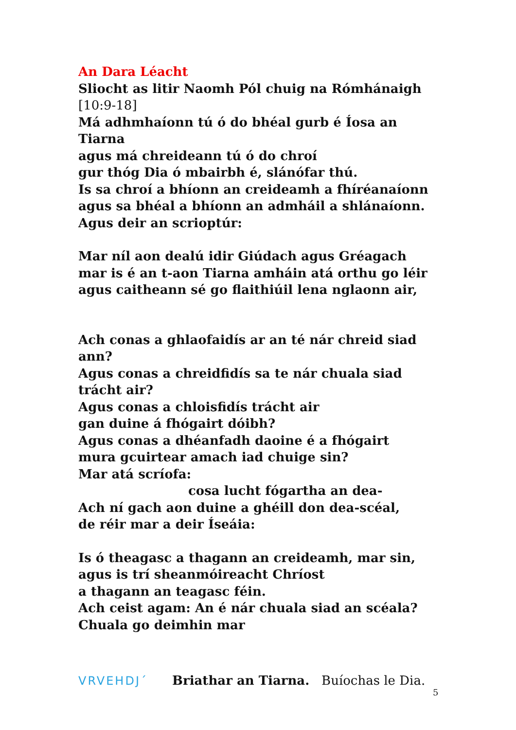An Dara Léacht
Sliocht as litir Naomh Pól chuig na Rómhánaigh
[10:9-18]
Má adhmhaíonn tú ó do bhéal gurb é Íosa an Tiarna
agus má chreideann tú ó do chroí
gur thóg Dia ó mbairbh é, slánófar thú.
Is sa chroí a bhíonn an creideamh a fhíréanaíonn
agus sa bhéal a bhíonn an admháil a shlánaíonn.
Agus deir an scrioptúr:
Mar níl aon dealú idir Giúdach agus Gréagach
mar is é an t-aon Tiarna amháin atá orthu go léir
agus caitheann sé go flaithiúil lena nglaonn air,
Ach conas a ghlaofaidís ar an té nár chreid siad ann?
Agus conas a chreidfidís sa te nár chuala siad trácht air?
Agus conas a chloisfidís trácht air
gan duine á fhógairt dóibh?
Agus conas a dhéanfadh daoine é a fhógairt
mura gcuirtear amach iad chuige sin?
Mar atá scríofa:
cosa lucht fógartha an dea-
Ach ní gach aon duine a ghéill don dea-scéal,
de réir mar a deir Íseáia:
Is ó theagasc a thagann an creideamh, mar sin,
agus is trí sheanmóireacht Chríost
a thagann an teagasc féin.
Ach ceist agam: An é nár chuala siad an scéala?
Chuala go deimhin mar
VRVEHDJ´ Briathar an Tiarna. Buíochas le Dia.
5